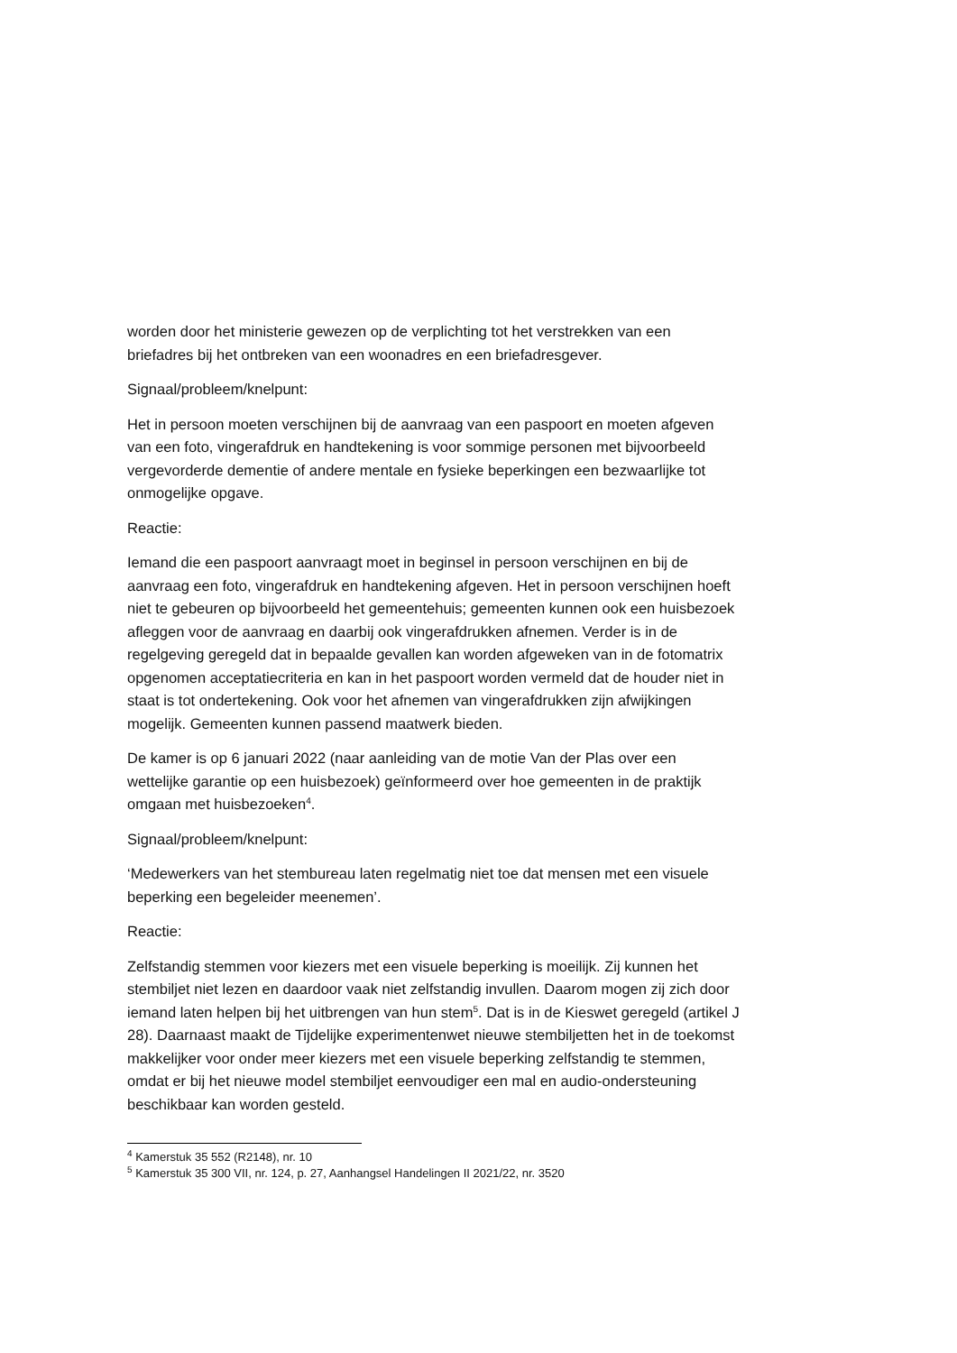worden door het ministerie gewezen op de verplichting tot het verstrekken van een briefadres bij het ontbreken van een woonadres en een briefadresgever.
Signaal/probleem/knelpunt:
Het in persoon moeten verschijnen bij de aanvraag van een paspoort en moeten afgeven van een foto, vingerafdruk en handtekening is voor sommige personen met bijvoorbeeld vergevorderde dementie of andere mentale en fysieke beperkingen een bezwaarlijke tot onmogelijke opgave.
Reactie:
Iemand die een paspoort aanvraagt moet in beginsel in persoon verschijnen en bij de aanvraag een foto, vingerafdruk en handtekening afgeven. Het in persoon verschijnen hoeft niet te gebeuren op bijvoorbeeld het gemeentehuis; gemeenten kunnen ook een huisbezoek afleggen voor de aanvraag en daarbij ook vingerafdrukken afnemen. Verder is in de regelgeving geregeld dat in bepaalde gevallen kan worden afgeweken van in de fotomatrix opgenomen acceptatiecriteria en kan in het paspoort worden vermeld dat de houder niet in staat is tot ondertekening. Ook voor het afnemen van vingerafdrukken zijn afwijkingen mogelijk. Gemeenten kunnen passend maatwerk bieden.
De kamer is op 6 januari 2022 (naar aanleiding van de motie Van der Plas over een wettelijke garantie op een huisbezoek) geïnformeerd over hoe gemeenten in de praktijk omgaan met huisbezoeken<sup>4</sup>.
Signaal/probleem/knelpunt:
‘Medewerkers van het stembureau laten regelmatig niet toe dat mensen met een visuele beperking een begeleider meenemen’.
Reactie:
Zelfstandig stemmen voor kiezers met een visuele beperking is moeilijk. Zij kunnen het stembiljet niet lezen en daardoor vaak niet zelfstandig invullen. Daarom mogen zij zich door iemand laten helpen bij het uitbrengen van hun stem<sup>5</sup>. Dat is in de Kieswet geregeld (artikel J 28). Daarnaast maakt de Tijdelijke experimentenwet nieuwe stembiljetten het in de toekomst makkelijker voor onder meer kiezers met een visuele beperking zelfstandig te stemmen, omdat er bij het nieuwe model stembiljet eenvoudiger een mal en audio-ondersteuning beschikbaar kan worden gesteld.
<sup>4</sup> Kamerstuk 35 552 (R2148), nr. 10
<sup>5</sup> Kamerstuk 35 300 VII, nr. 124, p. 27, Aanhangsel Handelingen II 2021/22, nr. 3520